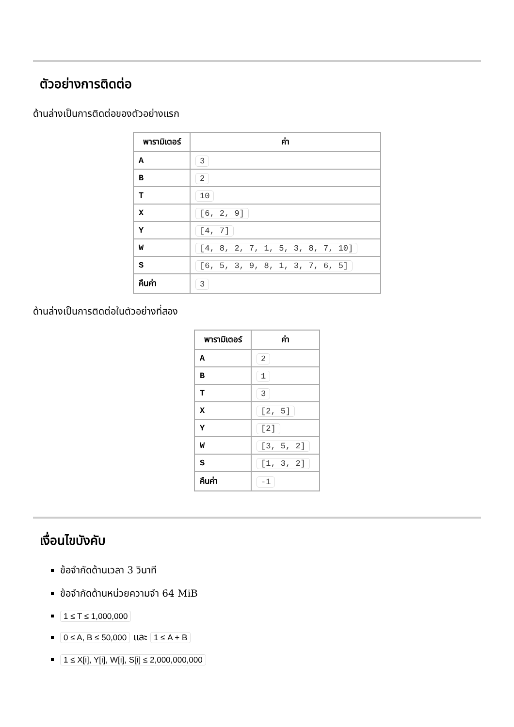ตัวอย่างการติดต่อ
ด้านล่างเป็นการติดต่อของตัวอย่างแรก
| พารามิเตอร์ | ค่า |
| --- | --- |
| A | 3 |
| B | 2 |
| T | 10 |
| X | [6, 2, 9] |
| Y | [4, 7] |
| W | [4, 8, 2, 7, 1, 5, 3, 8, 7, 10] |
| S | [6, 5, 3, 9, 8, 1, 3, 7, 6, 5] |
| คืนค่า | 3 |
ด้านล่างเป็นการติดต่อในตัวอย่างที่สอง
| พารามิเตอร์ | ค่า |
| --- | --- |
| A | 2 |
| B | 1 |
| T | 3 |
| X | [2, 5] |
| Y | [2] |
| W | [3, 5, 2] |
| S | [1, 3, 2] |
| คืนค่า | -1 |
เงื่อนไขบังคับ
ข้อจำกัดด้านเวลา 3 วินาที
ข้อจำกัดด้านหน่วยความจำ 64 MiB
1 ≤ T ≤ 1,000,000
0 ≤ A, B ≤ 50,000 และ 1 ≤ A + B
1 ≤ X[i], Y[i], W[i], S[i] ≤ 2,000,000,000